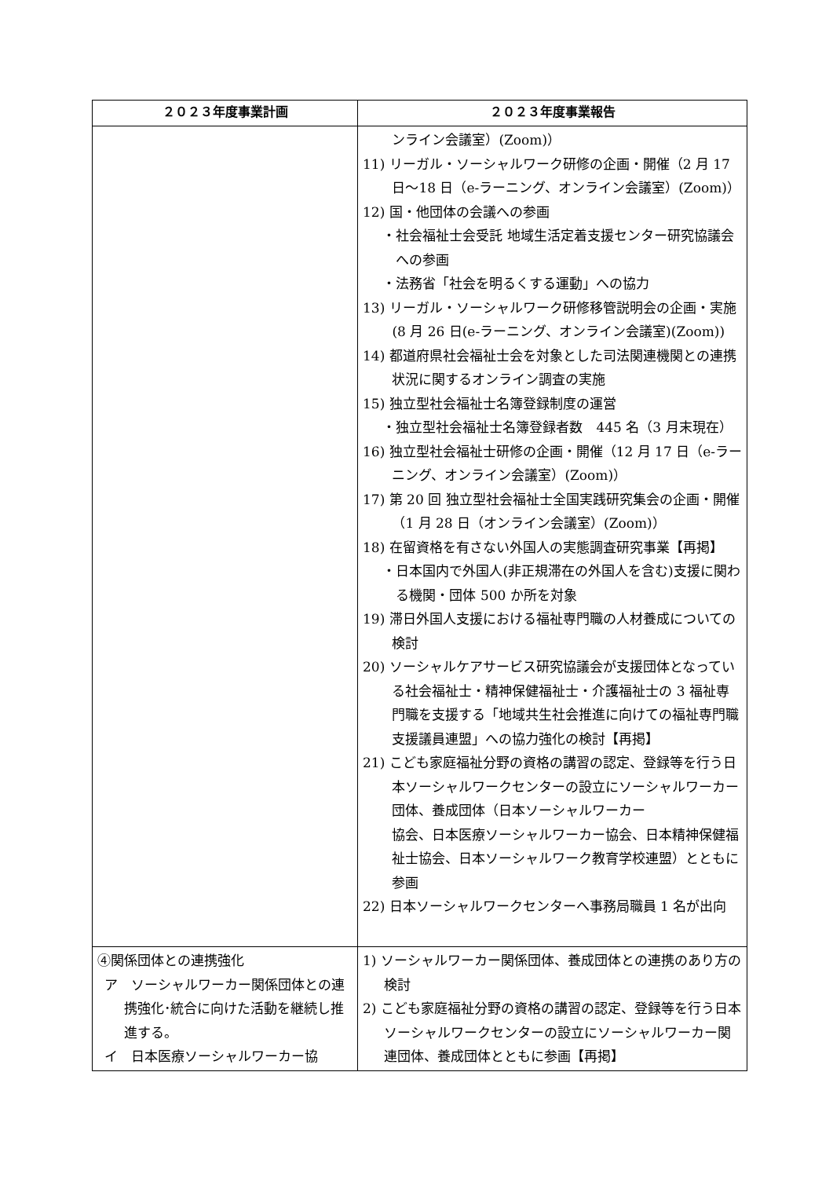| ２０２３年度事業計画 | ２０２３年度事業報告 |
| --- | --- |
| | ンライン会議室）(Zoom)） 11) リーガル・ソーシャルワーク研修の企画・開催（2 月 17 日～18 日（e-ラーニング、オンライン会議室）(Zoom)） 12) 国・他団体の会議への参画 ・社会福祉士会受託 地域生活定着支援センター研究協議会への参画 ・法務省「社会を明るくする運動」への協力 13) リーガル・ソーシャルワーク研修移管説明会の企画・実施(8 月 26 日(e-ラーニング、オンライン会議室)(Zoom)) 14) 都道府県社会福祉士会を対象とした司法関連機関との連携状況に関するオンライン調査の実施 15) 独立型社会福祉士名簿登録制度の運営 ・独立型社会福祉士名簿登録者数 445 名（3 月末現在） 16) 独立型社会福祉士研修の企画・開催（12 月 17 日（e-ラーニング、オンライン会議室）(Zoom)） 17) 第 20 回 独立型社会福祉士全国実践研究集会の企画・開催（1 月 28 日（オンライン会議室）(Zoom)） 18) 在留資格を有さない外国人の実態調査研究事業【再掲】 ・日本国内で外国人(非正規滞在の外国人を含む)支援に関わる機関・団体 500 か所を対象 19) 滞日外国人支援における福祉専門職の人材養成についての検討 20) ソーシャルケアサービス研究協議会が支援団体となっている社会福祉士・精神保健福祉士・介護福祉士の 3 福祉専門職を支援する「地域共生社会推進に向けての福祉専門職支援議員連盟」への協力強化の検討【再掲】 21) こども家庭福祉分野の資格の講習の認定、登録等を行う日本ソーシャルワークセンターの設立にソーシャルワーカー団体、養成団体（日本ソーシャルワーカー 協会、日本医療ソーシャルワーカー協会、日本精神保健福祉士協会、日本ソーシャルワーク教育学校連盟）とともに参画 22) 日本ソーシャルワークセンターへ事務局職員 1 名が出向 |
| ④関係団体との連携強化 ア ソーシャルワーカー関係団体との連携強化･統合に向けた活動を継続し推進する。 イ 日本医療ソーシャルワーカー協 | 1) ソーシャルワーカー関係団体、養成団体との連携のあり方の検討 2) こども家庭福祉分野の資格の講習の認定、登録等を行う日本ソーシャルワークセンターの設立にソーシャルワーカー関連団体、養成団体とともに参画【再掲】 |